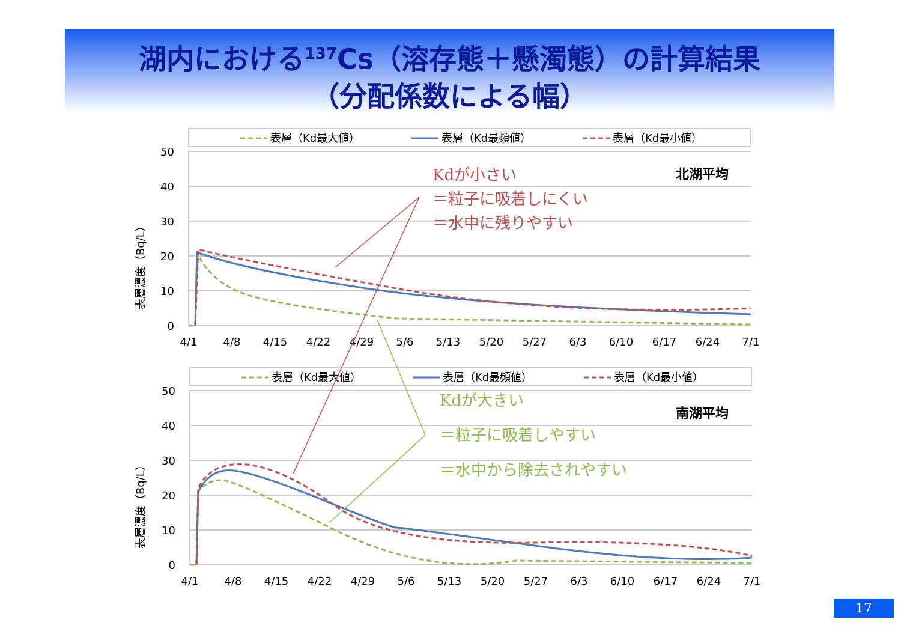湖内における<sup>137</sup>Cs（溶存態＋懸濁態）の計算結果
（分配係数による幅）
表層（Kd最大値）
表層（Kd最頻値）
表層（Kd最小値）
50
40
30
20
10
0
4/1
4/8
4/15
4/22
4/29
5/6
5/13
5/20
5/27
6/3
6/10
6/17
6/24
7/1
表層濃度（Bq/L）
北湖平均
Kdが小さい
＝粒子に吸着しにくい
＝水中に残りやすい
表層（Kd最大値）
表層（Kd最頻値）
表層（Kd最小値）
50
40
30
20
10
0
4/1
4/8
4/15
4/22
4/29
5/6
5/13
5/20
5/27
6/3
6/10
6/17
6/24
7/1
表層濃度（Bq/L）
南湖平均
Kdが大きい
＝粒子に吸着しやすい
＝水中から除去されやすい
17